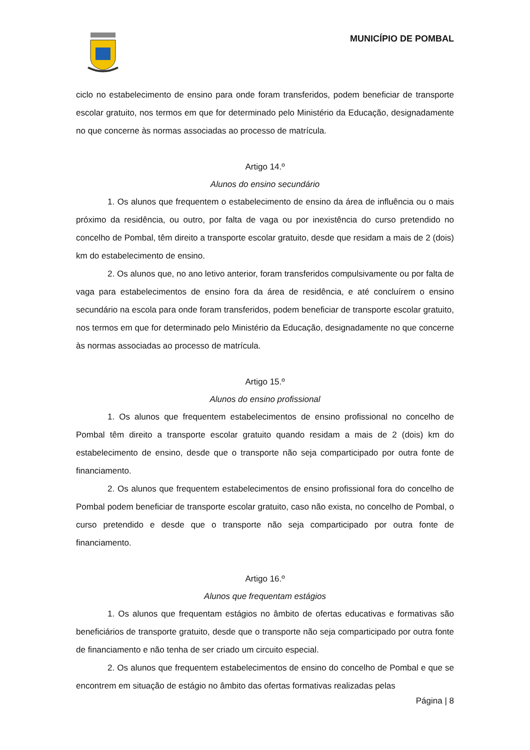MUNICÍPIO DE POMBAL
ciclo no estabelecimento de ensino para onde foram transferidos, podem beneficiar de transporte escolar gratuito, nos termos em que for determinado pelo Ministério da Educação, designadamente no que concerne às normas associadas ao processo de matrícula.
Artigo 14.º
Alunos do ensino secundário
1. Os alunos que frequentem o estabelecimento de ensino da área de influência ou o mais próximo da residência, ou outro, por falta de vaga ou por inexistência do curso pretendido no concelho de Pombal, têm direito a transporte escolar gratuito, desde que residam a mais de 2 (dois) km do estabelecimento de ensino.
2. Os alunos que, no ano letivo anterior, foram transferidos compulsivamente ou por falta de vaga para estabelecimentos de ensino fora da área de residência, e até concluírem o ensino secundário na escola para onde foram transferidos, podem beneficiar de transporte escolar gratuito, nos termos em que for determinado pelo Ministério da Educação, designadamente no que concerne às normas associadas ao processo de matrícula.
Artigo 15.º
Alunos do ensino profissional
1. Os alunos que frequentem estabelecimentos de ensino profissional no concelho de Pombal têm direito a transporte escolar gratuito quando residam a mais de 2 (dois) km do estabelecimento de ensino, desde que o transporte não seja comparticipado por outra fonte de financiamento.
2. Os alunos que frequentem estabelecimentos de ensino profissional fora do concelho de Pombal podem beneficiar de transporte escolar gratuito, caso não exista, no concelho de Pombal, o curso pretendido e desde que o transporte não seja comparticipado por outra fonte de financiamento.
Artigo 16.º
Alunos que frequentam estágios
1. Os alunos que frequentam estágios no âmbito de ofertas educativas e formativas são beneficiários de transporte gratuito, desde que o transporte não seja comparticipado por outra fonte de financiamento e não tenha de ser criado um circuito especial.
2. Os alunos que frequentem estabelecimentos de ensino do concelho de Pombal e que se encontrem em situação de estágio no âmbito das ofertas formativas realizadas pelas
Página | 8